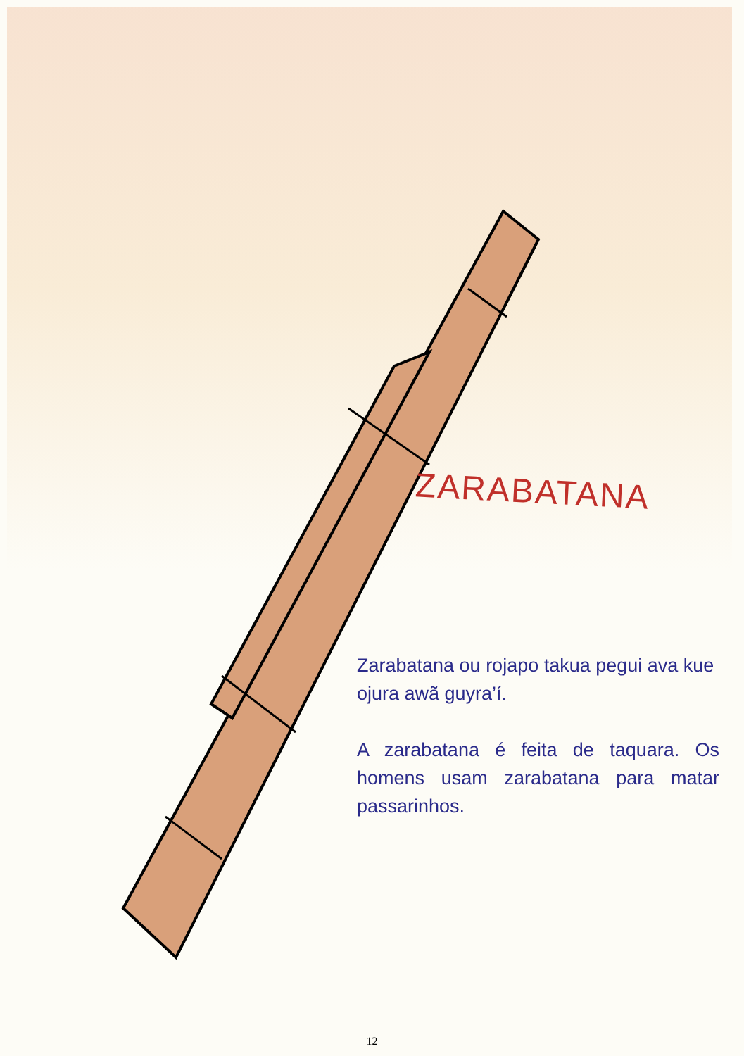ZARABATANA
Zarabatana ou rojapo takua pegui ava kue ojura awã guyra’í.
A zarabatana é feita de taquara. Os homens usam zarabatana para matar passarinhos.
12